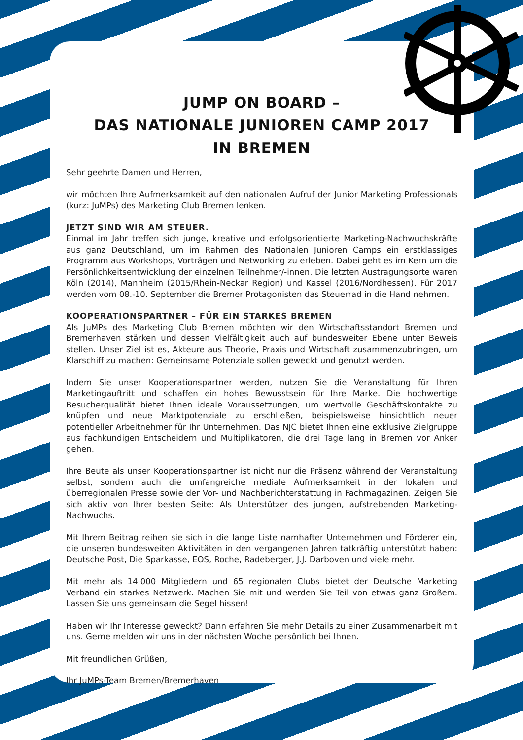JUMP ON BOARD –
DAS NATIONALE JUNIOREN CAMP 2017
IN BREMEN
Sehr geehrte Damen und Herren,
wir möchten Ihre Aufmerksamkeit auf den nationalen Aufruf der Junior Marketing Professionals (kurz: JuMPs) des Marketing Club Bremen lenken.
JETZT SIND WIR AM STEUER.
Einmal im Jahr treffen sich junge, kreative und erfolgsorientierte Marketing-Nachwuchskräfte aus ganz Deutschland, um im Rahmen des Nationalen Junioren Camps ein erstklassiges Programm aus Workshops, Vorträgen und Networking zu erleben. Dabei geht es im Kern um die Persönlichkeitsentwicklung der einzelnen Teilnehmer/-innen. Die letzten Austragungsorte waren Köln (2014), Mannheim (2015/Rhein-Neckar Region) und Kassel (2016/Nordhessen). Für 2017 werden vom 08.-10. September die Bremer Protagonisten das Steuerrad in die Hand nehmen.
KOOPERATIONSPARTNER – FÜR EIN STARKES BREMEN
Als JuMPs des Marketing Club Bremen möchten wir den Wirtschaftsstandort Bremen und Bremerhaven stärken und dessen Vielfältigkeit auch auf bundesweiter Ebene unter Beweis stellen. Unser Ziel ist es, Akteure aus Theorie, Praxis und Wirtschaft zusammenzubringen, um Klarschiff zu machen: Gemeinsame Potenziale sollen geweckt und genutzt werden.
Indem Sie unser Kooperationspartner werden, nutzen Sie die Veranstaltung für Ihren Marketingauftritt und schaffen ein hohes Bewusstsein für Ihre Marke. Die hochwertige Besucherqualität bietet Ihnen ideale Voraussetzungen, um wertvolle Geschäftskontakte zu knüpfen und neue Marktpotenziale zu erschließen, beispielsweise hinsichtlich neuer potentieller Arbeitnehmer für Ihr Unternehmen. Das NJC bietet Ihnen eine exklusive Zielgruppe aus fachkundigen Entscheidern und Multiplikatoren, die drei Tage lang in Bremen vor Anker gehen.
Ihre Beute als unser Kooperationspartner ist nicht nur die Präsenz während der Veranstaltung selbst, sondern auch die umfangreiche mediale Aufmerksamkeit in der lokalen und überregionalen Presse sowie der Vor- und Nachberichterstattung in Fachmagazinen. Zeigen Sie sich aktiv von Ihrer besten Seite: Als Unterstützer des jungen, aufstrebenden Marketing-Nachwuchs.
Mit Ihrem Beitrag reihen sie sich in die lange Liste namhafter Unternehmen und Förderer ein, die unseren bundesweiten Aktivitäten in den vergangenen Jahren tatkräftig unterstützt haben: Deutsche Post, Die Sparkasse, EOS, Roche, Radeberger, J.J. Darboven und viele mehr.
Mit mehr als 14.000 Mitgliedern und 65 regionalen Clubs bietet der Deutsche Marketing Verband ein starkes Netzwerk. Machen Sie mit und werden Sie Teil von etwas ganz Großem. Lassen Sie uns gemeinsam die Segel hissen!
Haben wir Ihr Interesse geweckt? Dann erfahren Sie mehr Details zu einer Zusammenarbeit mit uns. Gerne melden wir uns in der nächsten Woche persönlich bei Ihnen.
Mit freundlichen Grüßen,
Ihr JuMPs-Team Bremen/Bremerhaven